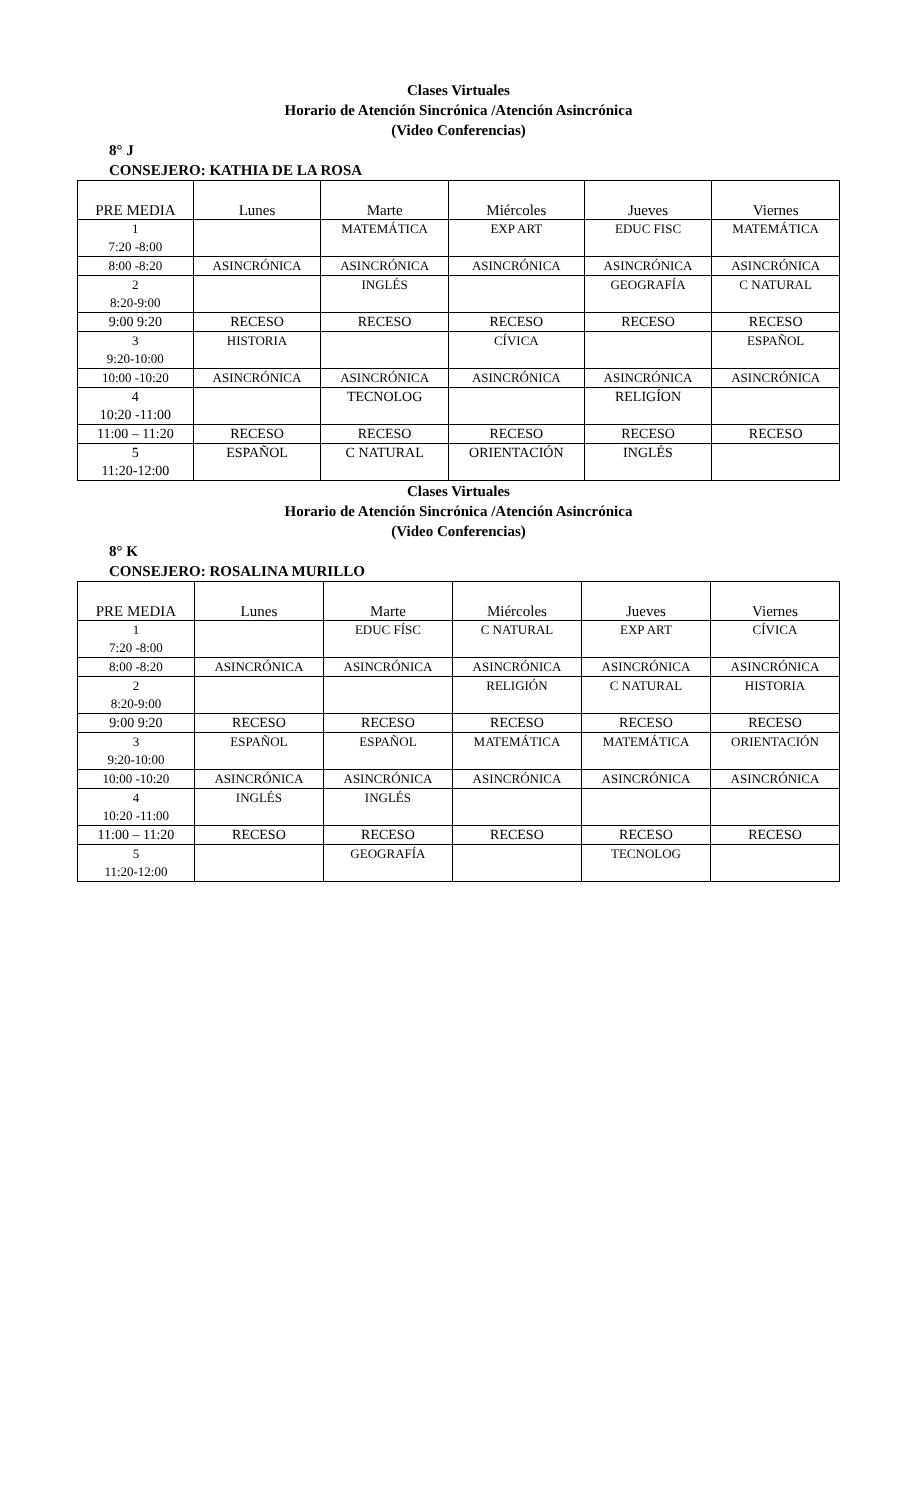Clases Virtuales
Horario de Atención Sincrónica /Atención Asincrónica
(Video Conferencias)
8° J
CONSEJERO: KATHIA DE LA ROSA
| PRE MEDIA | Lunes | Marte | Miércoles | Jueves | Viernes |
| --- | --- | --- | --- | --- | --- |
| 1 7:20 -8:00 | | MATEMÁTICA | EXP ART | EDUC FISC | MATEMÁTICA |
| 8:00 -8:20 | ASINCRÓNICA | ASINCRÓNICA | ASINCRÓNICA | ASINCRÓNICA | ASINCRÓNICA |
| 2 8:20-9:00 | | INGLÉS | | GEOGRAFÍA | C NATURAL |
| 9:00 9:20 | RECESO | RECESO | RECESO | RECESO | RECESO |
| 3 9:20-10:00 | HISTORIA | | CÍVICA | | ESPAÑOL |
| 10:00 -10:20 | ASINCRÓNICA | ASINCRÓNICA | ASINCRÓNICA | ASINCRÓNICA | ASINCRÓNICA |
| 4 10:20 -11:00 | | TECNOLOG | | RELIGÍON | |
| 11:00 – 11:20 | RECESO | RECESO | RECESO | RECESO | RECESO |
| 5 11:20-12:00 | ESPAÑOL | C NATURAL | ORIENTACIÓN | INGLÉS | |
Clases Virtuales
Horario de Atención Sincrónica /Atención Asincrónica
(Video Conferencias)
8° K
CONSEJERO: ROSALINA MURILLO
| PRE MEDIA | Lunes | Marte | Miércoles | Jueves | Viernes |
| --- | --- | --- | --- | --- | --- |
| 1 7:20 -8:00 | | EDUC FÍSC | C NATURAL | EXP ART | CÍVICA |
| 8:00 -8:20 | ASINCRÓNICA | ASINCRÓNICA | ASINCRÓNICA | ASINCRÓNICA | ASINCRÓNICA |
| 2 8:20-9:00 | | | RELIGIÓN | C NATURAL | HISTORIA |
| 9:00 9:20 | RECESO | RECESO | RECESO | RECESO | RECESO |
| 3 9:20-10:00 | ESPAÑOL | ESPAÑOL | MATEMÁTICA | MATEMÁTICA | ORIENTACIÓN |
| 10:00 -10:20 | ASINCRÓNICA | ASINCRÓNICA | ASINCRÓNICA | ASINCRÓNICA | ASINCRÓNICA |
| 4 10:20 -11:00 | INGLÉS | INGLÉS | | | |
| 11:00 – 11:20 | RECESO | RECESO | RECESO | RECESO | RECESO |
| 5 11:20-12:00 | | GEOGRAFÍA | | TECNOLOG | |